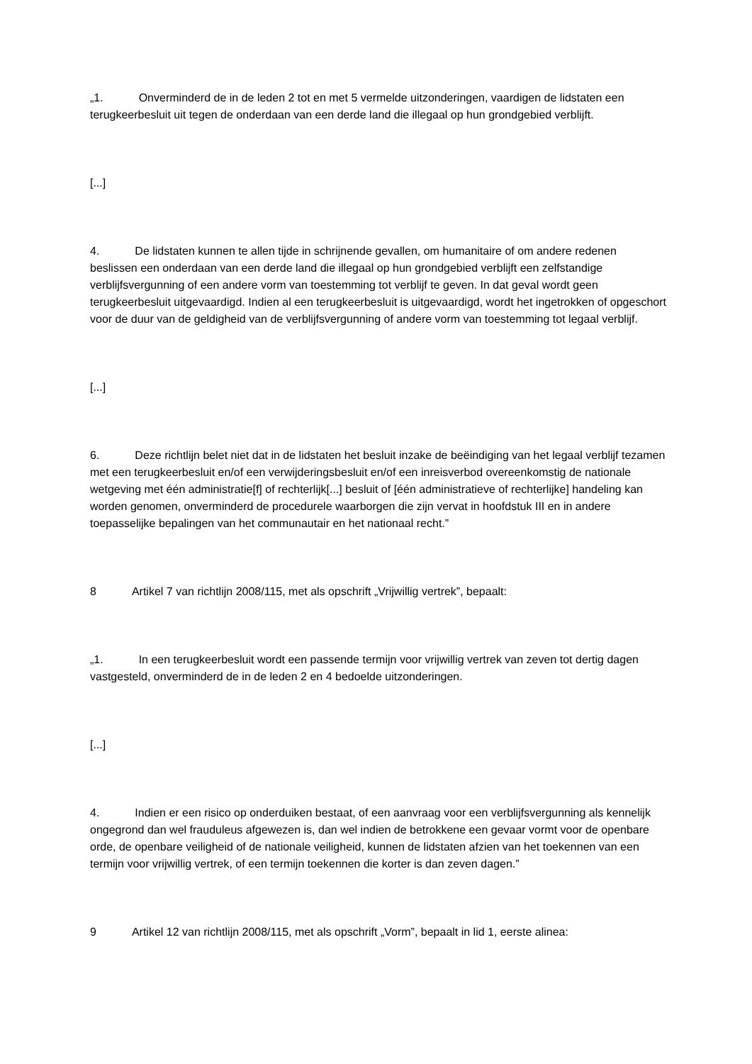„1. Onverminderd de in de leden 2 tot en met 5 vermelde uitzonderingen, vaardigen de lidstaten een terugkeerbesluit uit tegen de onderdaan van een derde land die illegaal op hun grondgebied verblijft.
[...]
4. De lidstaten kunnen te allen tijde in schrijnende gevallen, om humanitaire of om andere redenen beslissen een onderdaan van een derde land die illegaal op hun grondgebied verblijft een zelfstandige verblijfsvergunning of een andere vorm van toestemming tot verblijf te geven. In dat geval wordt geen terugkeerbesluit uitgevaardigd. Indien al een terugkeerbesluit is uitgevaardigd, wordt het ingetrokken of opgeschort voor de duur van de geldigheid van de verblijfsvergunning of andere vorm van toestemming tot legaal verblijf.
[...]
6. Deze richtlijn belet niet dat in de lidstaten het besluit inzake de beëindiging van het legaal verblijf tezamen met een terugkeerbesluit en/of een verwijderingsbesluit en/of een inreisverbod overeenkomstig de nationale wetgeving met één administratie[f] of rechterlijk[...] besluit of [één administratieve of rechterlijke] handeling kan worden genomen, onverminderd de procedurele waarborgen die zijn vervat in hoofdstuk III en in andere toepasselijke bepalingen van het communautair en het nationaal recht.”
8 Artikel 7 van richtlijn 2008/115, met als opschrift „Vrijwillig vertrek”, bepaalt:
„1. In een terugkeerbesluit wordt een passende termijn voor vrijwillig vertrek van zeven tot dertig dagen vastgesteld, onverminderd de in de leden 2 en 4 bedoelde uitzonderingen.
[...]
4. Indien er een risico op onderduiken bestaat, of een aanvraag voor een verblijfsvergunning als kennelijk ongegrond dan wel frauduleus afgewezen is, dan wel indien de betrokkene een gevaar vormt voor de openbare orde, de openbare veiligheid of de nationale veiligheid, kunnen de lidstaten afzien van het toekennen van een termijn voor vrijwillig vertrek, of een termijn toekennen die korter is dan zeven dagen.”
9 Artikel 12 van richtlijn 2008/115, met als opschrift „Vorm”, bepaalt in lid 1, eerste alinea: